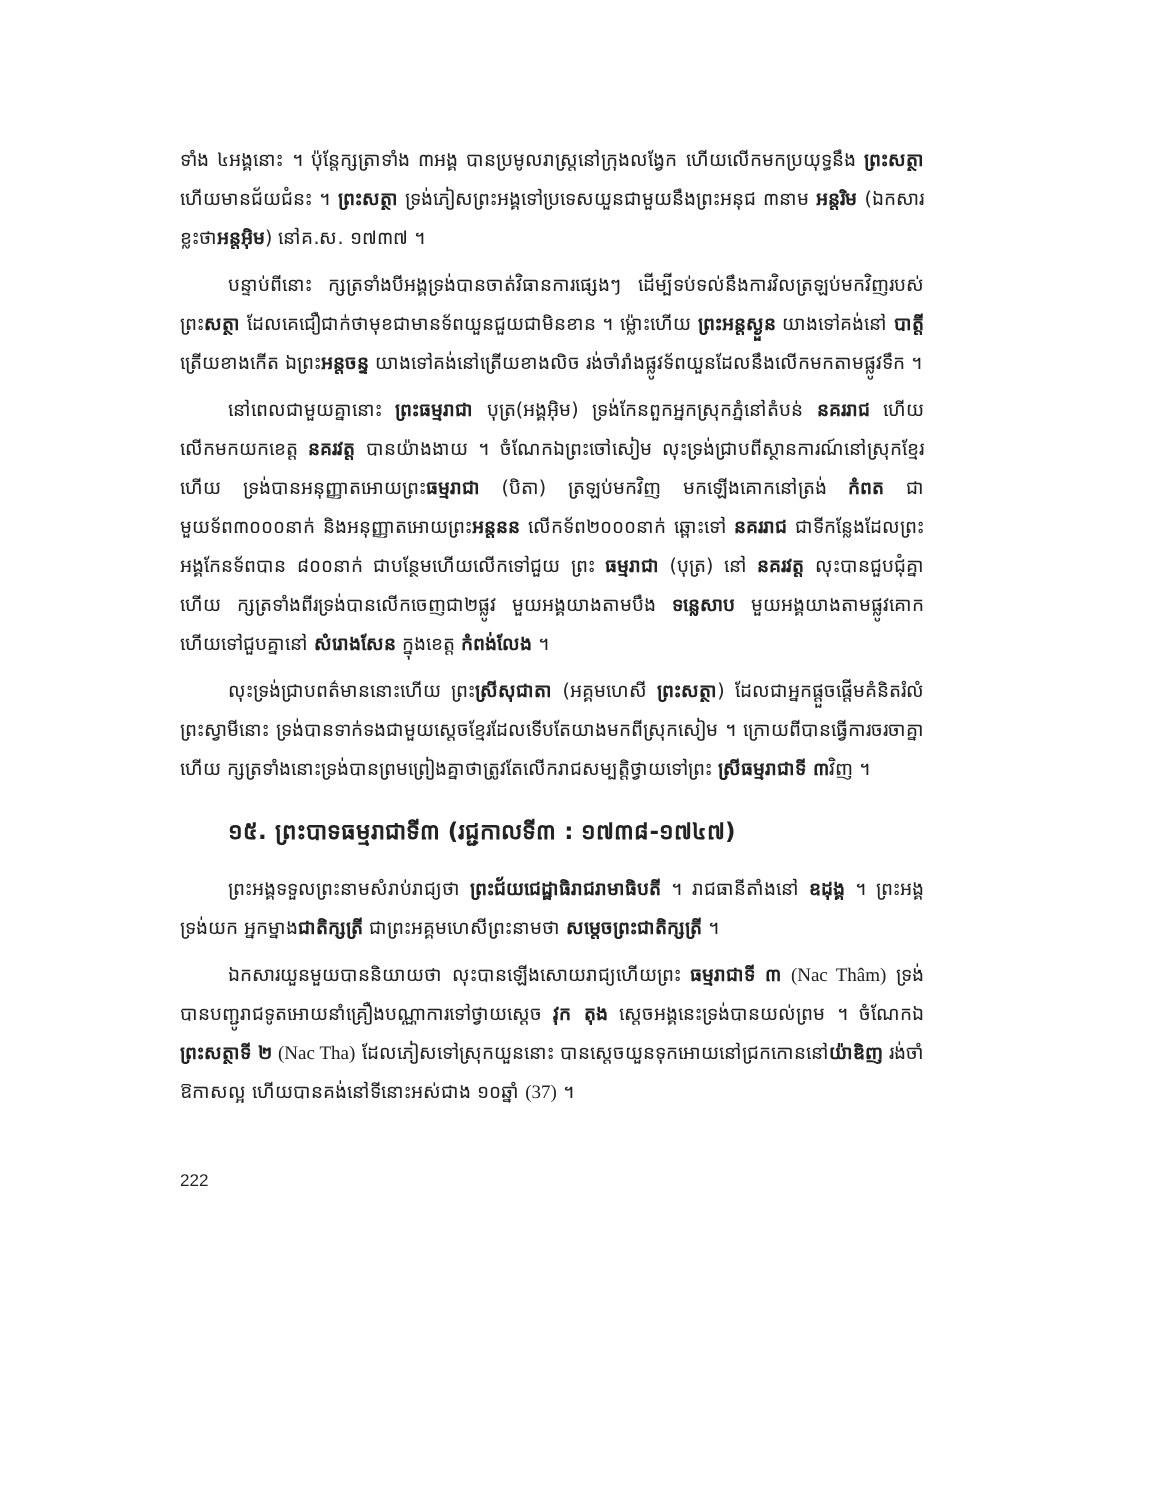ទាំង ៤អង្គនោះ ។ ប៉ុន្តែក្សត្រាទាំង ៣អង្គ បានប្រមូលរាស្ត្រនៅក្រុងលង្វែក ហើយលើកមកប្រយុទ្ធនឹង ព្រះសត្ថា ហើយមានជ័យជំនះ ។ ព្រះសត្ថា ទ្រង់ភៀសព្រះអង្គទៅប្រទេសយួនជាមួយនឹងព្រះអនុជ ៣នាម អន្តរិម (ឯកសារខ្លះថាអន្តអ៊ិម) នៅគ.ស. ១៧៣៧ ។
បន្ទាប់ពីនោះ ក្សត្រទាំងបីអង្គទ្រង់បានចាត់វិធានការផ្សេងៗ ដើម្បីទប់ទល់នឹងការវិលត្រឡប់មកវិញរបស់ព្រះសត្ថា ដែលគេជឿជាក់ថាមុខជាមានទ័ពយួនជួយជាមិនខាន ។ ម្ល៉ោះហើយ ព្រះអន្តស្ងួន យាងទៅគង់នៅ បាត្តី ត្រើយខាងកើត ឯព្រះអន្តចន្ទ យាងទៅគង់នៅត្រើយខាងលិច រង់ចាំរាំងផ្លូវទ័ពយួនដែលនឹងលើកមកតាមផ្លូវទឹក ។
នៅពេលជាមួយគ្នានោះ ព្រះធម្មរាជា បុត្រ(អង្គអ៊ិម) ទ្រង់កែនពួកអ្នកស្រុកភ្នំនៅតំបន់ នគររាជ ហើយលើកមកយកខេត្ត នគរវត្ត បានយ៉ាងងាយ ។ ចំណែកឯព្រះចៅសៀម លុះទ្រង់ជ្រាបពីស្ថានការណ៍នៅស្រុកខ្មែរហើយ ទ្រង់បានអនុញ្ញាតអោយព្រះធម្មរាជា (បិតា) ត្រឡប់មកវិញ មកឡើងគោកនៅត្រង់ កំពត ជាមួយទ័ព៣០០០នាក់ និងអនុញ្ញាតអោយព្រះអន្តនន លើកទ័ព២០០០នាក់ ឆ្ពោះទៅ នគររាជ ជាទីកន្លែងដែលព្រះអង្គកែនទ័ពបាន ៨០០នាក់ ជាបន្ថែមហើយលើកទៅជួយ ព្រះ ធម្មរាជា (បុត្រ) នៅ នគរវត្ត លុះបានជួបជុំគ្នាហើយ ក្សត្រទាំងពីរទ្រង់បានលើកចេញជា២ផ្លូវ មួយអង្គយាងតាមបឹង ទន្លេសាប មួយអង្គយាងតាមផ្លូវគោក ហើយទៅជួបគ្នានៅ សំរោងសែន ក្នុងខេត្ត កំពង់លែង ។
លុះទ្រង់ជ្រាបពត៌មាននោះហើយ ព្រះស្រីសុជាតា (អគ្គមហេសី ព្រះសត្ថា) ដែលជាអ្នកផ្តួចផ្តើមគំនិតរំលំព្រះស្វាមីនោះ ទ្រង់បានទាក់ទងជាមួយស្តេចខ្មែរដែលទើបតែយាងមកពីស្រុកសៀម ។ ក្រោយពីបានធ្វើការចរចាគ្នាហើយ ក្សត្រទាំងនោះទ្រង់បានព្រមព្រៀងគ្នាថាត្រូវតែលើករាជសម្បត្តិថ្វាយទៅព្រះ ស្រីធម្មរាជាទី ៣វិញ ។
១៥. ព្រះបាទធម្មរាជាទី៣ (រជ្ជកាលទី៣ : ១៧៣៨-១៧៤៧)
ព្រះអង្គទទួលព្រះនាមសំរាប់រាជ្យថា ព្រះជ័យជេដ្ឋាធិរាជរាមាធិបតី ។ រាជធានីតាំងនៅ ឧដុង្គ ។ ព្រះអង្គទ្រង់យក អ្នកម្នាងជាតិក្សត្រី ជាព្រះអគ្គមហេសីព្រះនាមថា សម្តេចព្រះជាតិក្សត្រី ។
ឯកសារយួនមួយបាននិយាយថា លុះបានឡើងសោយរាជ្យហើយព្រះ ធម្មរាជាទី ៣ (Nac Thâm) ទ្រង់បានបញ្ជូរាជទូតអោយនាំគ្រឿងបណ្ណាការទៅថ្វាយស្តេច វុក តុង ស្តេចអង្គនេះទ្រង់បានយល់ព្រម ។ ចំណែកឯព្រះសត្ថាទី ២ (Nac Tha) ដែលភៀសទៅស្រុកយួននោះ បានស្តេចយួនទុកអោយនៅជ្រកកោននៅយ៉ាឌិញ រង់ចាំឱកាសល្អ ហើយបានគង់នៅទីនោះអស់ជាង ១០ឆ្នាំ (37) ។
222